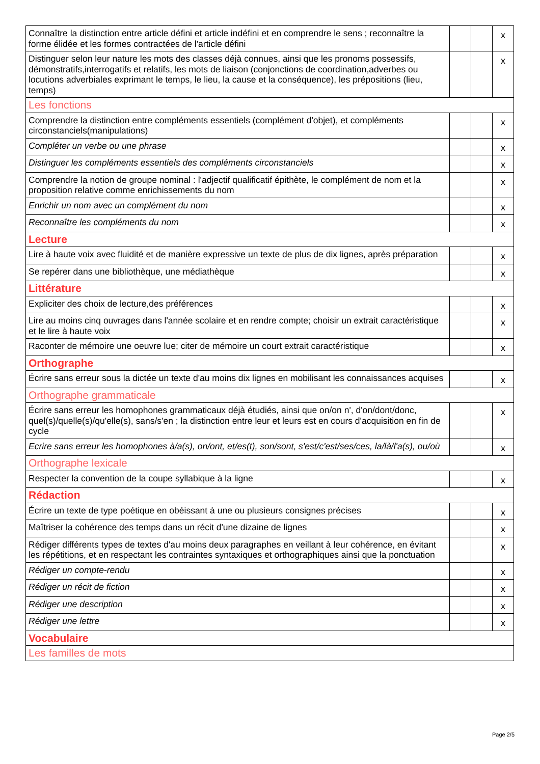| Connaître la distinction entre article défini et article indéfini et en comprendre le sens ; reconnaître la forme élidée et les formes contractées de l'article défini | | | x |
| Distinguer selon leur nature les mots des classes déjà connues, ainsi que les pronoms possessifs, démonstratifs,interrogatifs et relatifs, les mots de liaison (conjonctions de coordination,adverbes ou locutions adverbiales exprimant le temps, le lieu, la cause et la conséquence), les prépositions (lieu, temps) | | | x |
| Les fonctions | | | |
| Comprendre la distinction entre compléments essentiels (complément d'objet), et compléments circonstanciels(manipulations) | | | x |
| Compléter un verbe ou une phrase | | | x |
| Distinguer les compléments essentiels des compléments circonstanciels | | | x |
| Comprendre la notion de groupe nominal : l'adjectif qualificatif épithète, le complément de nom et la proposition relative comme enrichissements du nom | | | x |
| Enrichir un nom avec un complément du nom | | | x |
| Reconnaître les compléments du nom | | | x |
| Lecture | | | |
| Lire à haute voix avec fluidité et de manière expressive un texte de plus de dix lignes, après préparation | | | x |
| Se repérer dans une bibliothèque, une médiathèque | | | x |
| Littérature | | | |
| Expliciter des choix de lecture,des préférences | | | x |
| Lire au moins cinq ouvrages dans l'année scolaire et en rendre compte; choisir un extrait caractéristique et le lire à haute voix | | | x |
| Raconter de mémoire une oeuvre lue; citer de mémoire un court extrait caractéristique | | | x |
| Orthographe | | | |
| Écrire sans erreur sous la dictée un texte d'au moins dix lignes en mobilisant les connaissances acquises | | | x |
| Orthographe grammaticale | | | |
| Écrire sans erreur les homophones grammaticaux déjà étudiés, ainsi que on/on n', d'on/dont/donc, quel(s)/quelle(s)/qu'elle(s), sans/s'en ; la distinction entre leur et leurs est en cours d'acquisition en fin de cycle | | | x |
| Ecrire sans erreur les homophones à/a(s), on/ont, et/es(t), son/sont, s'est/c'est/ses/ces, la/là/l'a(s), ou/où | | | x |
| Orthographe lexicale | | | |
| Respecter la convention de la coupe syllabique à la ligne | | | x |
| Rédaction | | | |
| Écrire un texte de type poétique en obéissant à une ou plusieurs consignes précises | | | x |
| Maîtriser la cohérence des temps dans un récit d'une dizaine de lignes | | | x |
| Rédiger différents types de textes d'au moins deux paragraphes en veillant à leur cohérence, en évitant les répétitions, et en respectant les contraintes syntaxiques et orthographiques ainsi que la ponctuation | | | x |
| Rédiger un compte-rendu | | | x |
| Rédiger un récit de fiction | | | x |
| Rédiger une description | | | x |
| Rédiger une lettre | | | x |
| Vocabulaire | | | |
| Les familles de mots | | | |
Page 2/5